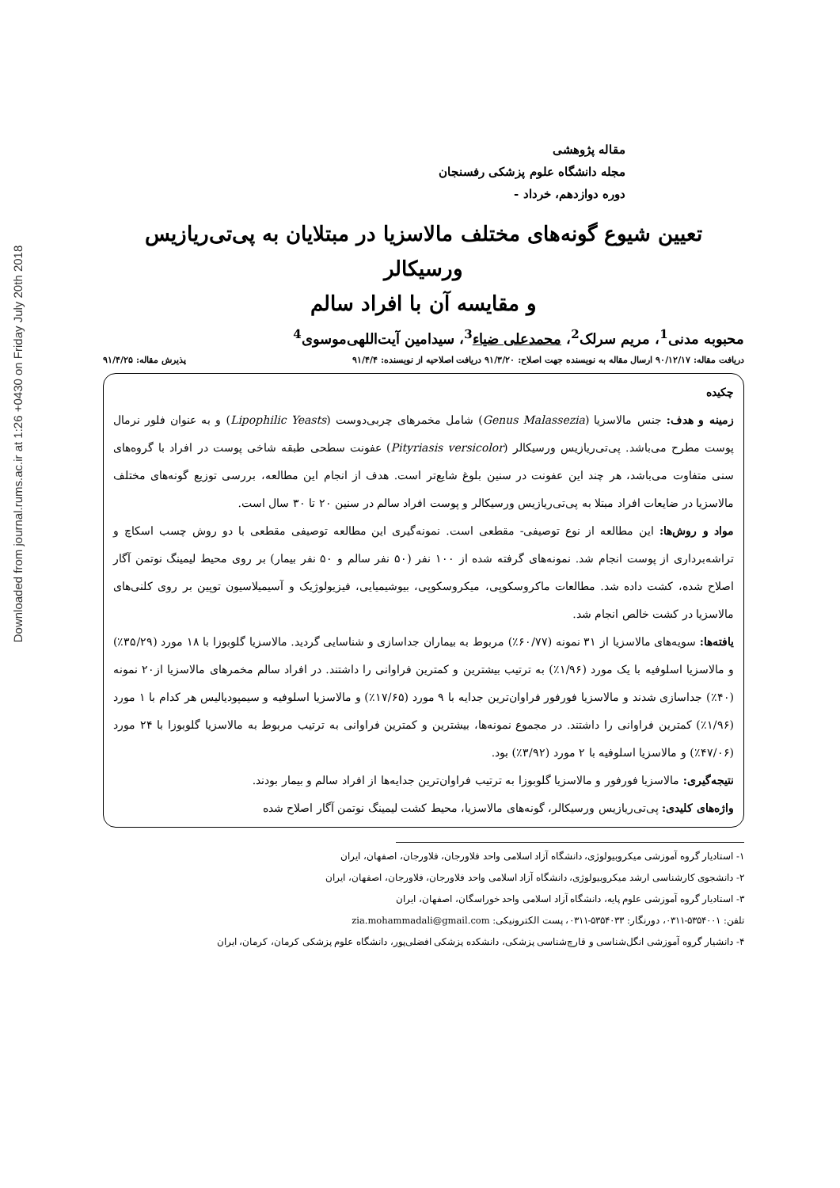Downloaded from journal.rums.ac.ir at 1:26 +0430 on Friday July 20th 2018
مقاله پژوهشی
مجله دانشگاه علوم پزشکی رفسنجان
دوره دوازدهم، خرداد -
تعیین شیوع گونه‌های مختلف مالاسزیا در مبتلایان به پی‌تی‌ریازیس ورسیکالر
و مقایسه آن با افراد سالم
محبوبه مدنی<sup>1</sup>، مریم سرلک<sup>2</sup>، محمدعلی ضیاء<sup>3</sup>، سیدامین آیت‌اللهی‌موسوی<sup>4</sup>
دریافت مقاله: ۹۰/۱۲/۱۷ ارسال مقاله به نویسنده جهت اصلاح: ۹۱/۳/۲۰ دریافت اصلاحیه از نویسنده: ۹۱/۴/۴ پذیرش مقاله: ۹۱/۴/۲۵
چکیده
زمینه و هدف: جنس مالاسزیا (Genus Malassezia) شامل مخمرهای چربی‌دوست (Lipophilic Yeasts) و به عنوان فلور نرمال پوست مطرح می‌باشد. پی‌تی‌ریازیس ورسیکالر (Pityriasis versicolor) عفونت سطحی طبقه شاخی پوست در افراد با گروه‌های سنی متفاوت می‌باشد، هر چند این عفونت در سنین بلوغ شایع‌تر است. هدف از انجام این مطالعه، بررسی توزیع گونه‌های مختلف مالاسزیا در ضایعات افراد مبتلا به پی‌تی‌ریازیس ورسیکالر و پوست افراد سالم در سنین ۲۰ تا ۳۰ سال است.
مواد و روش‌ها: این مطالعه از نوع توصیفی- مقطعی است. نمونه‌گیری این مطالعه توصیفی مقطعی با دو روش چسب اسکاچ و تراشه‌برداری از پوست انجام شد. نمونه‌های گرفته شده از ۱۰۰ نفر (۵۰ نفر سالم و ۵۰ نفر بیمار) بر روی محیط لیمینگ نوتمن آگار اصلاح شده، کشت داده شد. مطالعات ماکروسکوپی، میکروسکوپی، بیوشیمیایی، فیزیولوژیک و آسیمیلاسیون توپین بر روی کلنی‌های مالاسزیا در کشت خالص انجام شد.
یافته‌ها: سویه‌های مالاسزیا از ۳۱ نمونه (۶۰/۷۷٪) مربوط به بیماران جداسازی و شناسایی گردید. مالاسزیا گلوبوزا با ۱۸ مورد (۳۵/۲۹٪) و مالاسزیا اسلوفیه با یک مورد (۱/۹۶٪) به ترتیب بیشترین و کمترین فراوانی را داشتند. در افراد سالم مخمرهای مالاسزیا از۲۰ نمونه (۴۰٪) جداسازی شدند و مالاسزیا فورفور فراوان‌ترین جدایه با ۹ مورد (۱۷/۶۵٪) و مالاسزیا اسلوفیه و سیمپودیالیس هر کدام با ۱ مورد (۱/۹۶٪) کمترین فراوانی را داشتند. در مجموع نمونه‌ها، بیشترین و کمترین فراوانی به ترتیب مربوط به مالاسزیا گلوبوزا با ۲۴ مورد (۴۷/۰۶٪) و مالاسزیا اسلوفیه با ۲ مورد (۳/۹۲٪) بود.
نتیجه‌گیری: مالاسزیا فورفور و مالاسزیا گلوبوزا به ترتیب فراوان‌ترین جدایه‌ها از افراد سالم و بیمار بودند.
واژه‌های کلیدی: پی‌تی‌ریازیس ورسیکالر، گونه‌های مالاسزیا، محیط کشت لیمینگ نوتمن آگار اصلاح شده
۱- استادیار گروه آموزشی میکروبیولوژی، دانشگاه آزاد اسلامی واحد فلاورجان، فلاورجان، اصفهان، ایران
۲- دانشجوی کارشناسی ارشد میکروبیولوژی، دانشگاه آزاد اسلامی واحد فلاورجان، فلاورجان، اصفهان، ایران
۳- استادیار گروه آموزشی علوم پایه، دانشگاه آزاد اسلامی واحد خوراسگان، اصفهان، ایران
تلفن: ۵۳۵۴۰۰۱-۰۳۱۱، دورنگار: ۵۳۵۴۰۳۳-۰۳۱۱، پست الکترونیکی: zia.mohammadali@gmail.com
۴- دانشیار گروه آموزشی انگل‌شناسی و قارچ‌شناسی پزشکی، دانشکده پزشکی افضلی‌پور، دانشگاه علوم پزشکی کرمان، کرمان، ایران